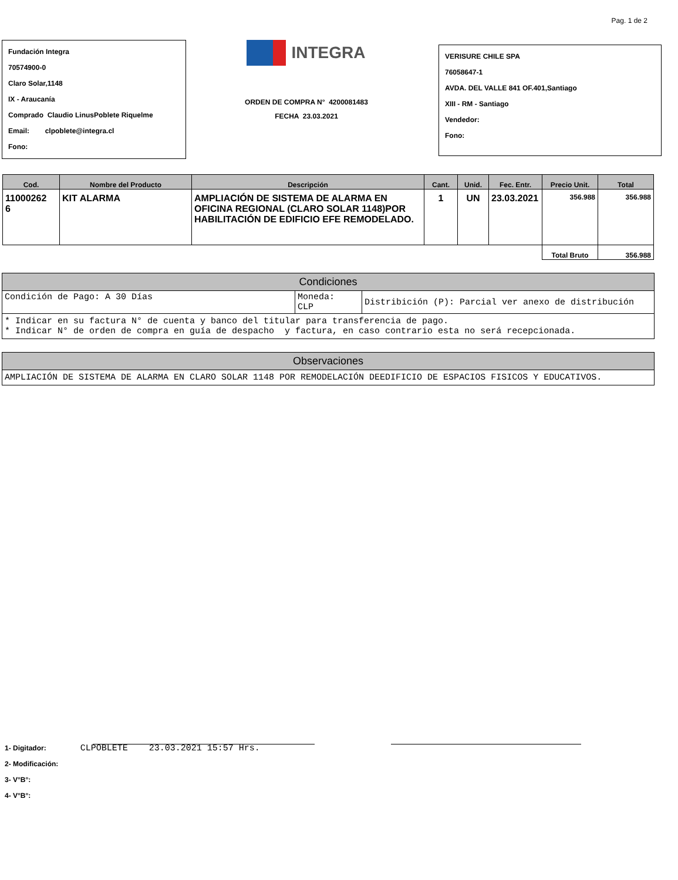Pag. 1 de 2
Fundación Integra
70574900-0
Claro Solar,1148
IX - Araucanía
Comprado Claudio LinusPoblete Riquelme
Email: clpoblete@integra.cl
Fono:
INTEGRA
ORDEN DE COMPRA N° 4200081483
FECHA 23.03.2021
VERISURE CHILE SPA
76058647-1
AVDA. DEL VALLE 841 OF.401,Santiago
XIII - RM - Santiago
Vendedor:
Fono:
| Cod. | Nombre del Producto | Descripción | Cant. | Unid. | Fec. Entr. | Precio Unit. | Total |
| --- | --- | --- | --- | --- | --- | --- | --- |
| 11000262 6 | KIT ALARMA | AMPLIACIÓN DE SISTEMA DE ALARMA EN OFICINA REGIONAL (CLARO SOLAR 1148)POR HABILITACIÓN DE EDIFICIO EFE REMODELADO. | 1 | UN | 23.03.2021 | 356.988 | 356.988 |
| | | | | | | Total Bruto | 356.988 |
Condiciones
| Condición de Pago: A 30 Días | Moneda: CLP | Distribición (P): Parcial ver anexo de distribución |
* Indicar en su factura N° de cuenta y banco del titular para transferencia de pago.
* Indicar N° de orden de compra en guía de despacho y factura, en caso contrario esta no será recepcionada.
Observaciones
AMPLIACIÓN DE SISTEMA DE ALARMA EN CLARO SOLAR 1148 POR REMODELACIÓN DEEDIFICIO DE ESPACIOS FISICOS Y EDUCATIVOS.
1- Digitador: CLPOBLETE 23.03.2021 15:57 Hrs.
2- Modificación:
3- V°B°:
4- V°B°: